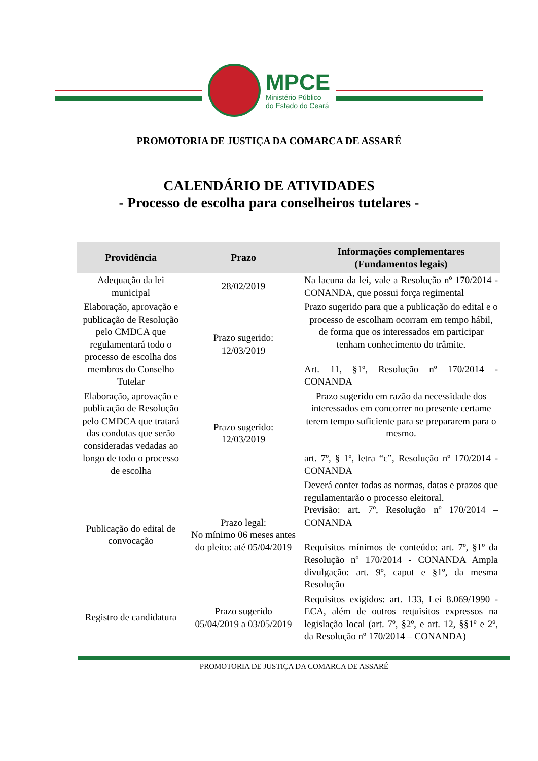MPCE
Ministério Público
do Estado do Ceará
PROMOTORIA DE JUSTIÇA DA COMARCA DE ASSARÉ
CALENDÁRIO DE ATIVIDADES
- Processo de escolha para conselheiros tutelares -
| Providência | Prazo | Informações complementares (Fundamentos legais) |
| --- | --- | --- |
| Adequação da lei municipal | 28/02/2019 | Na lacuna da lei, vale a Resolução nº 170/2014 - CONANDA, que possui força regimental |
| Elaboração, aprovação e publicação de Resolução pelo CMDCA que regulamentará todo o processo de escolha dos membros do Conselho Tutelar | Prazo sugerido: 12/03/2019 | Prazo sugerido para que a publicação do edital e o processo de escolham ocorram em tempo hábil, de forma que os interessados em participar tenham conhecimento do trâmite. Art. 11, §1º, Resolução nº 170/2014 - CONANDA |
| Elaboração, aprovação e publicação de Resolução pelo CMDCA que tratará das condutas que serão consideradas vedadas ao longo de todo o processo de escolha | Prazo sugerido: 12/03/2019 | Prazo sugerido em razão da necessidade dos interessados em concorrer no presente certame terem tempo suficiente para se prepararem para o mesmo. art. 7º, § 1º, letra “c”, Resolução nº 170/2014 - CONANDA |
| Publicação do edital de convocação | Prazo legal: No mínimo 06 meses antes do pleito: até 05/04/2019 | Deverá conter todas as normas, datas e prazos que regulamentarão o processo eleitoral. Previsão: art. 7º, Resolução nº 170/2014 – CONANDA Requisitos mínimos de conteúdo : art. 7º, §1º da Resolução nº 170/2014 - CONANDA Ampla divulgação: art. 9º, caput e §1º, da mesma Resolução |
| Registro de candidatura | Prazo sugerido 05/04/2019 a 03/05/2019 | Requisitos exigidos : art. 133, Lei 8.069/1990 - ECA, além de outros requisitos expressos na legislação local (art. 7º, §2º, e art. 12, §§1º e 2º, da Resolução nº 170/2014 – CONANDA) |
PROMOTORIA DE JUSTIÇA DA COMARCA DE ASSARÉ